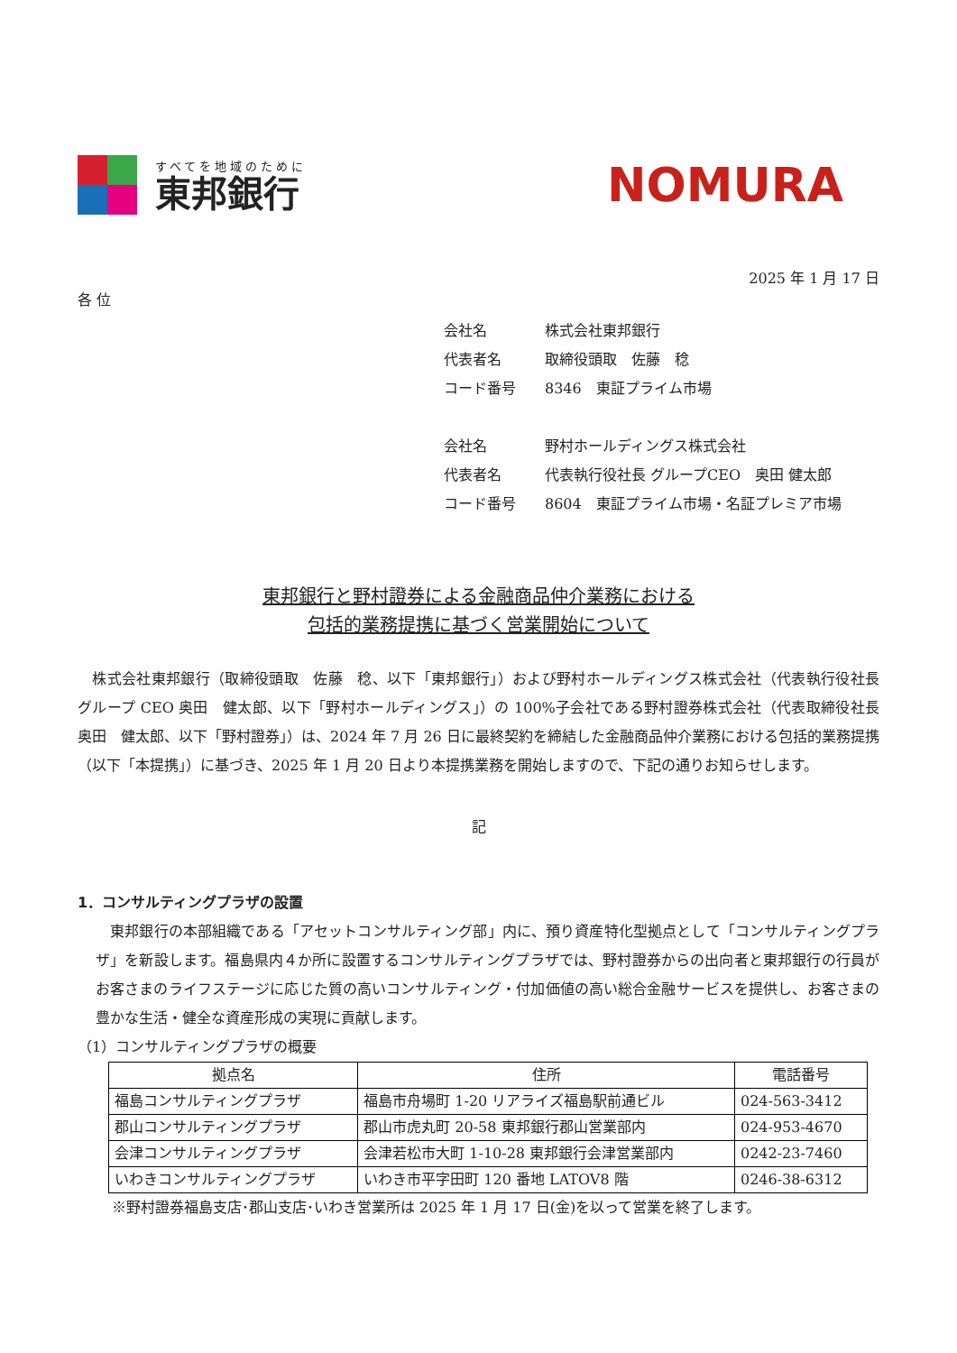すべてを地域のために
東邦銀行
NOMURA
2025 年 1 月 17 日
各 位
会社名 株式会社東邦銀行
代表者名 取締役頭取　佐藤　稔
コード番号 8346　東証プライム市場
会社名 野村ホールディングス株式会社
代表者名 代表執行役社長 グループCEO　奥田 健太郎
コード番号 8604　東証プライム市場・名証プレミア市場
東邦銀行と野村證券による金融商品仲介業務における
包括的業務提携に基づく営業開始について
　株式会社東邦銀行（取締役頭取　佐藤　稔、以下「東邦銀行」）および野村ホールディングス株式会社（代表執行役社長 グループ CEO 奥田　健太郎、以下「野村ホールディングス」）の 100%子会社である野村證券株式会社（代表取締役社長 奥田　健太郎、以下「野村證券」）は、2024 年 7 月 26 日に最終契約を締結した金融商品仲介業務における包括的業務提携（以下「本提携」）に基づき、2025 年 1 月 20 日より本提携業務を開始しますので、下記の通りお知らせします。
記
1．コンサルティングプラザの設置
　東邦銀行の本部組織である「アセットコンサルティング部」内に、預り資産特化型拠点として「コンサルティングプラザ」を新設します。福島県内４か所に設置するコンサルティングプラザでは、野村證券からの出向者と東邦銀行の行員がお客さまのライフステージに応じた質の高いコンサルティング・付加価値の高い総合金融サービスを提供し、お客さまの豊かな生活・健全な資産形成の実現に貢献します。
（1）コンサルティングプラザの概要
| 拠点名 | 住所 | 電話番号 |
| --- | --- | --- |
| 福島コンサルティングプラザ | 福島市舟場町 1-20 リアライズ福島駅前通ビル | 024-563-3412 |
| 郡山コンサルティングプラザ | 郡山市虎丸町 20-58 東邦銀行郡山営業部内 | 024-953-4670 |
| 会津コンサルティングプラザ | 会津若松市大町 1-10-28 東邦銀行会津営業部内 | 0242-23-7460 |
| いわきコンサルティングプラザ | いわき市平字田町 120 番地 LATOV8 階 | 0246-38-6312 |
※野村證券福島支店･郡山支店･いわき営業所は 2025 年 1 月 17 日(金)を以って営業を終了します。